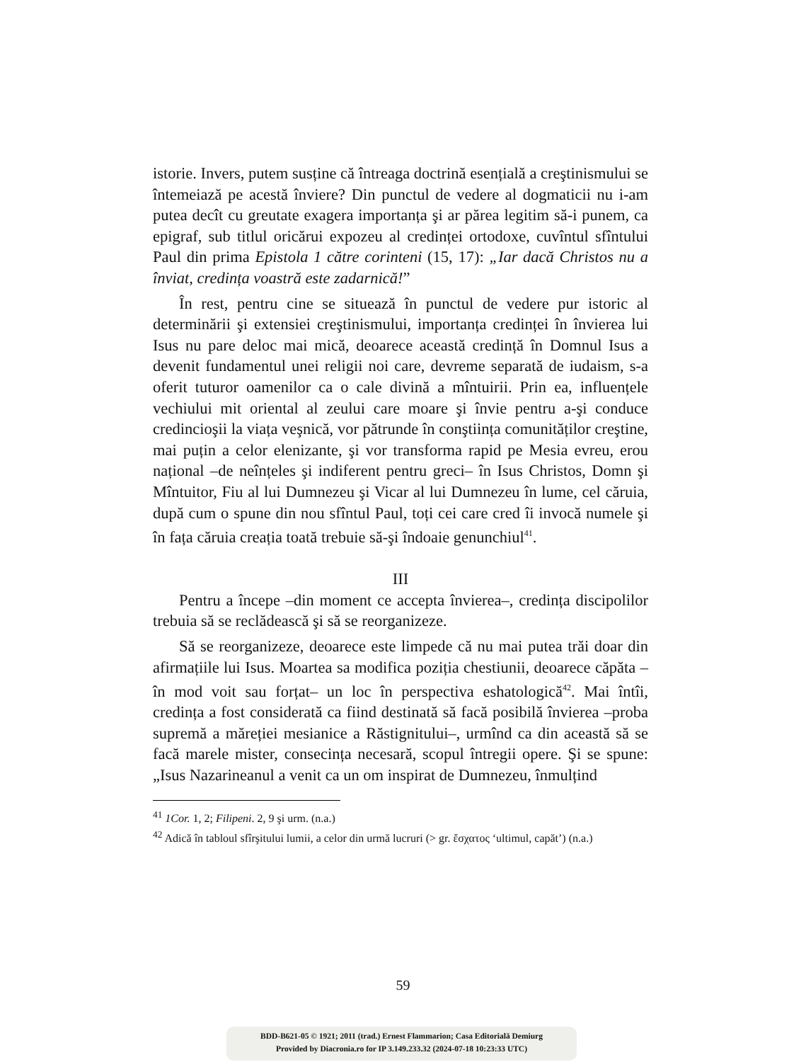istorie. Invers, putem susține că întreaga doctrină esențială a creştinismului se întemeiază pe acestă înviere? Din punctul de vedere al dogmaticii nu i-am putea decît cu greutate exagera importanța şi ar părea legitim să-i punem, ca epigraf, sub titlul oricărui expozeu al credinței ortodoxe, cuvîntul sfîntului Paul din prima Epistola 1 către corinteni (15, 17): „Iar dacă Christos nu a înviat, credința voastră este zadarnică!”
În rest, pentru cine se situează în punctul de vedere pur istoric al determinării şi extensiei creştinismului, importanța credinței în învierea lui Isus nu pare deloc mai mică, deoarece această credință în Domnul Isus a devenit fundamentul unei religii noi care, devreme separată de iudaism, s-a oferit tuturor oamenilor ca o cale divină a mîntuirii. Prin ea, influențele vechiului mit oriental al zeului care moare şi învie pentru a-şi conduce credincioşii la viața veşnică, vor pătrunde în conştiința comunităților creştine, mai puțin a celor elenizante, şi vor transforma rapid pe Mesia evreu, erou național –de neînțeles şi indiferent pentru greci– în Isus Christos, Domn şi Mîntuitor, Fiu al lui Dumnezeu şi Vicar al lui Dumnezeu în lume, cel căruia, după cum o spune din nou sfîntul Paul, toți cei care cred îi invocă numele şi în fața căruia creația toată trebuie să-şi îndoaie genunchiul<sup>41</sup>.
III
Pentru a începe –din moment ce accepta învierea–, credința discipolilor trebuia să se reclădească şi să se reorganizeze.
Să se reorganizeze, deoarece este limpede că nu mai putea trăi doar din afirmațiile lui Isus. Moartea sa modifica poziția chestiunii, deoarece căpăta –în mod voit sau forțat– un loc în perspectiva eshatologică<sup>42</sup>. Mai întîi, credința a fost considerată ca fiind destinată să facă posibilă învierea –proba supremă a măreției mesianice a Răstignitului–, urmînd ca din această să se facă marele mister, consecința necesară, scopul întregii opere. Şi se spune: „Isus Nazarineanul a venit ca un om inspirat de Dumnezeu, înmulțind
<sup>41</sup> 1Cor. 1, 2; Filipeni. 2, 9 şi urm. (n.a.)
<sup>42</sup> Adică în tabloul sfîrşitului lumii, a celor din urmă lucruri (> gr. ἔσχατος ‘ultimul, capăt’) (n.a.)
59
BDD-B621-05 © 1921; 2011 (trad.) Ernest Flammarion; Casa Editorială Demiurg
Provided by Diacronia.ro for IP 3.149.233.32 (2024-07-18 10:23:33 UTC)